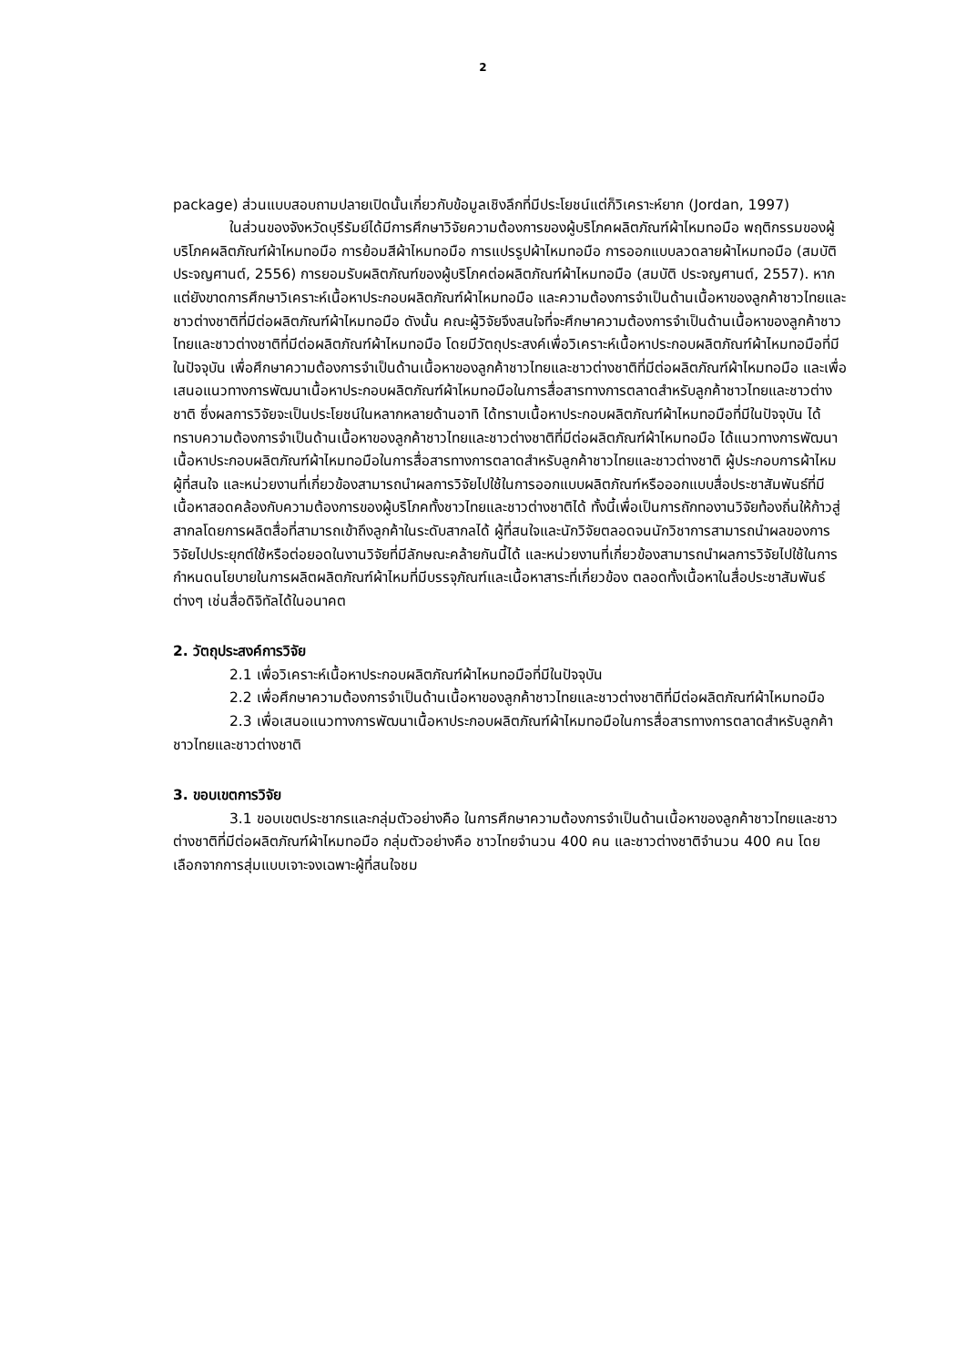2
package) ส่วนแบบสอบถามปลายเปิดนั้นเกี่ยวกับข้อมูลเชิงลึกที่มีประโยชน์แต่ก็วิเคราะห์ยาก (Jordan, 1997)
ในส่วนของจังหวัดบุรีรัมย์ได้มีการศึกษาวิจัยความต้องการของผู้บริโภคผลิตภัณฑ์ผ้าไหมทอมือ พฤติกรรมของผู้บริโภคผลิตภัณฑ์ผ้าไหมทอมือ การย้อมสีผ้าไหมทอมือ การแปรรูปผ้าไหมทอมือ การออกแบบลวดลายผ้าไหมทอมือ (สมบัติ ประจญศานต์, 2556) การยอมรับผลิตภัณฑ์ของผู้บริโภคต่อผลิตภัณฑ์ผ้าไหมทอมือ (สมบัติ ประจญศานต์, 2557). หากแต่ยังขาดการศึกษาวิเคราะห์เนื้อหาประกอบผลิตภัณฑ์ผ้าไหมทอมือ และความต้องการจำเป็นด้านเนื้อหาของลูกค้าชาวไทยและชาวต่างชาติที่มีต่อผลิตภัณฑ์ผ้าไหมทอมือ ดังนั้น คณะผู้วิจัยจึงสนใจที่จะศึกษาความต้องการจำเป็นด้านเนื้อหาของลูกค้าชาวไทยและชาวต่างชาติที่มีต่อผลิตภัณฑ์ผ้าไหมทอมือ โดยมีวัตถุประสงค์เพื่อวิเคราะห์เนื้อหาประกอบผลิตภัณฑ์ผ้าไหมทอมือที่มีในปัจจุบัน เพื่อศึกษาความต้องการจำเป็นด้านเนื้อหาของลูกค้าชาวไทยและชาวต่างชาติที่มีต่อผลิตภัณฑ์ผ้าไหมทอมือ และเพื่อเสนอแนวทางการพัฒนาเนื้อหาประกอบผลิตภัณฑ์ผ้าไหมทอมือในการสื่อสารทางการตลาดสำหรับลูกค้าชาวไทยและชาวต่างชาติ ซึ่งผลการวิจัยจะเป็นประโยชน์ในหลากหลายด้านอาทิ ได้ทราบเนื้อหาประกอบผลิตภัณฑ์ผ้าไหมทอมือที่มีในปัจจุบัน ได้ทราบความต้องการจำเป็นด้านเนื้อหาของลูกค้าชาวไทยและชาวต่างชาติที่มีต่อผลิตภัณฑ์ผ้าไหมทอมือ ได้แนวทางการพัฒนาเนื้อหาประกอบผลิตภัณฑ์ผ้าไหมทอมือในการสื่อสารทางการตลาดสำหรับลูกค้าชาวไทยและชาวต่างชาติ ผู้ประกอบการผ้าไหม ผู้ที่สนใจ และหน่วยงานที่เกี่ยวข้องสามารถนำผลการวิจัยไปใช้ในการออกแบบผลิตภัณฑ์หรือออกแบบสื่อประชาสัมพันธ์ที่มีเนื้อหาสอดคล้องกับความต้องการของผู้บริโภคทั้งชาวไทยและชาวต่างชาติได้ ทั้งนี้เพื่อเป็นการถักทองานวิจัยท้องถิ่นให้ก้าวสู่สากลโดยการผลิตสื่อที่สามารถเข้าถึงลูกค้าในระดับสากลได้ ผู้ที่สนใจและนักวิจัยตลอดจนนักวิชาการสามารถนำผลของการวิจัยไปประยุกต์ใช้หรือต่อยอดในงานวิจัยที่มีลักษณะคล้ายกันนี้ได้ และหน่วยงานที่เกี่ยวข้องสามารถนำผลการวิจัยไปใช้ในการกำหนดนโยบายในการผลิตผลิตภัณฑ์ผ้าไหมที่มีบรรจุภัณฑ์และเนื้อหาสาระที่เกี่ยวข้อง ตลอดทั้งเนื้อหาในสื่อประชาสัมพันธ์ต่างๆ เช่นสื่อดิจิทัลได้ในอนาคต
2. วัตถุประสงค์การวิจัย
2.1 เพื่อวิเคราะห์เนื้อหาประกอบผลิตภัณฑ์ผ้าไหมทอมือที่มีในปัจจุบัน
2.2 เพื่อศึกษาความต้องการจำเป็นด้านเนื้อหาของลูกค้าชาวไทยและชาวต่างชาติที่มีต่อผลิตภัณฑ์ผ้าไหมทอมือ
2.3 เพื่อเสนอแนวทางการพัฒนาเนื้อหาประกอบผลิตภัณฑ์ผ้าไหมทอมือในการสื่อสารทางการตลาดสำหรับลูกค้าชาวไทยและชาวต่างชาติ
3. ขอบเขตการวิจัย
3.1 ขอบเขตประชากรและกลุ่มตัวอย่างคือ ในการศึกษาความต้องการจำเป็นด้านเนื้อหาของลูกค้าชาวไทยและชาวต่างชาติที่มีต่อผลิตภัณฑ์ผ้าไหมทอมือ กลุ่มตัวอย่างคือ ชาวไทยจำนวน 400 คน และชาวต่างชาติจำนวน 400 คน โดยเลือกจากการสุ่มแบบเจาะจงเฉพาะผู้ที่สนใจชม